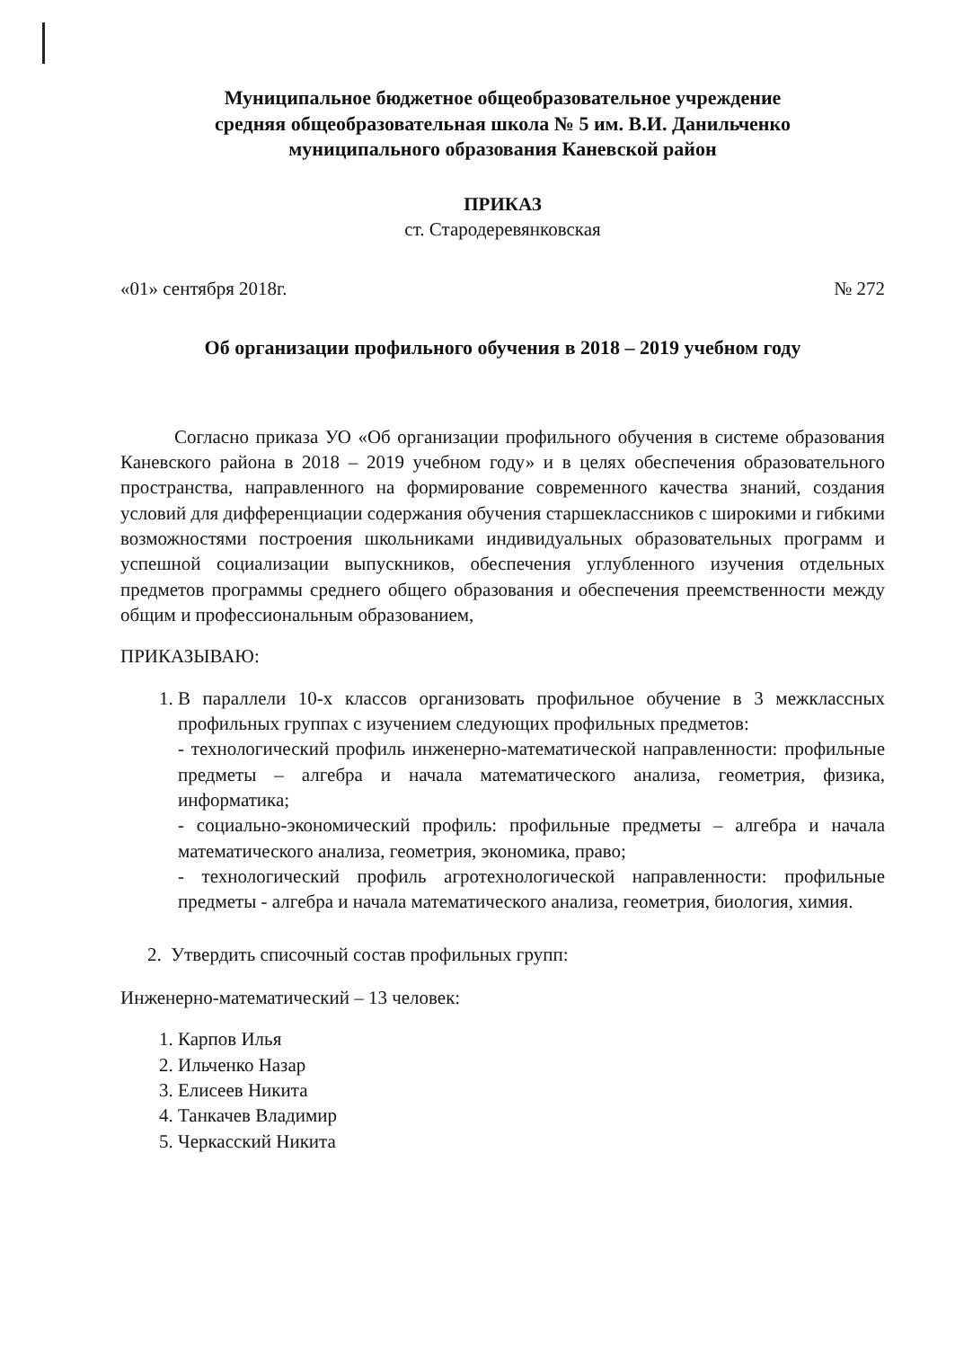Муниципальное бюджетное общеобразовательное учреждение
средняя общеобразовательная школа № 5 им. В.И. Данильченко
муниципального образования Каневской район
ПРИКАЗ
ст. Стародеревянковская
«01» сентября 2018г. № 272
Об организации профильного обучения в 2018 – 2019 учебном году
Согласно приказа УО «Об организации профильного обучения в системе образования Каневского района в 2018 – 2019 учебном году» и в целях обеспечения образовательного пространства, направленного на формирование современного качества знаний, создания условий для дифференциации содержания обучения старшеклассников с широкими и гибкими возможностями построения школьниками индивидуальных образовательных программ и успешной социализации выпускников, обеспечения углубленного изучения отдельных предметов программы среднего общего образования и обеспечения преемственности между общим и профессиональным образованием,
ПРИКАЗЫВАЮ:
1. В параллели 10-х классов организовать профильное обучение в 3 межклассных профильных группах с изучением следующих профильных предметов:
- технологический профиль инженерно-математической направленности: профильные предметы – алгебра и начала математического анализа, геометрия, физика, информатика;
- социально-экономический профиль: профильные предметы – алгебра и начала математического анализа, геометрия, экономика, право;
- технологический профиль агротехнологической направленности: профильные предметы - алгебра и начала математического анализа, геометрия, биология, химия.
2. Утвердить списочный состав профильных групп:
Инженерно-математический – 13 человек:
1. Карпов Илья
2. Ильченко Назар
3. Елисеев Никита
4. Танкачев Владимир
5. Черкасский Никита